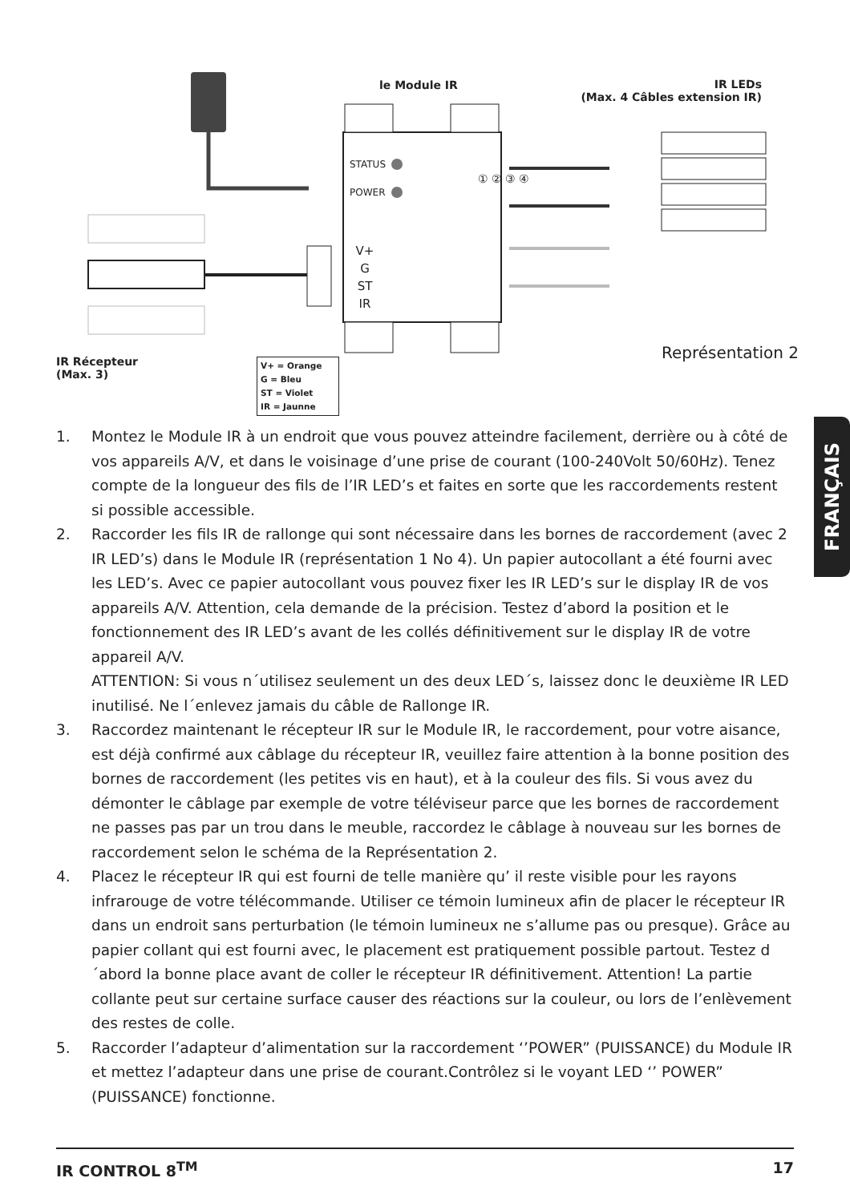le Module IR
IR LEDs
(Max. 4 Câbles extension IR)
STATUS
POWER
V+ G ST IR
① ② ③ ④
Représentation 2
IR Récepteur
(Max. 3)
V+ = Orange
G = Bleu
ST = Violet
IR = Jaunne
1. Montez le Module IR à un endroit que vous pouvez atteindre facilement, derrière ou à côté de vos appareils A/V, et dans le voisinage d’une prise de courant (100-240Volt 50/60Hz). Tenez compte de la longueur des fils de l’IR LED’s et faites en sorte que les raccordements restent si possible accessible.
2. Raccorder les fils IR de rallonge qui sont nécessaire dans les bornes de raccordement (avec 2 IR LED’s) dans le Module IR (représentation 1 No 4). Un papier autocollant a été fourni avec les LED’s. Avec ce papier autocollant vous pouvez fixer les IR LED’s sur le display IR de vos appareils A/V. Attention, cela demande de la précision. Testez d’abord la position et le fonctionnement des IR LED’s avant de les collés définitivement sur le display IR de votre appareil A/V.
ATTENTION: Si vous n´utilisez seulement un des deux LED´s, laissez donc le deuxième IR LED inutilisé. Ne l´enlevez jamais du câble de Rallonge IR.
3. Raccordez maintenant le récepteur IR sur le Module IR, le raccordement, pour votre aisance, est déjà confirmé aux câblage du récepteur IR, veuillez faire attention à la bonne position des bornes de raccordement (les petites vis en haut), et à la couleur des fils. Si vous avez du démonter le câblage par exemple de votre téléviseur parce que les bornes de raccordement ne passes pas par un trou dans le meuble, raccordez le câblage à nouveau sur les bornes de raccordement selon le schéma de la Représentation 2.
4. Placez le récepteur IR qui est fourni de telle manière qu’ il reste visible pour les rayons infrarouge de votre télécommande. Utiliser ce témoin lumineux afin de placer le récepteur IR dans un endroit sans perturbation (le témoin lumineux ne s’allume pas ou presque). Grâce au papier collant qui est fourni avec, le placement est pratiquement possible partout. Testez d´abord la bonne place avant de coller le récepteur IR définitivement. Attention! La partie collante peut sur certaine surface causer des réactions sur la couleur, ou lors de l’enlèvement des restes de colle.
5. Raccorder l’adapteur d’alimentation sur la raccordement ‘’POWER” (PUISSANCE) du Module IR et mettez l’adapteur dans une prise de courant.Contrôlez si le voyant LED ‘’ POWER” (PUISSANCE) fonctionne.
FRANÇAIS
IR CONTROL 8<sup>TM</sup> 17